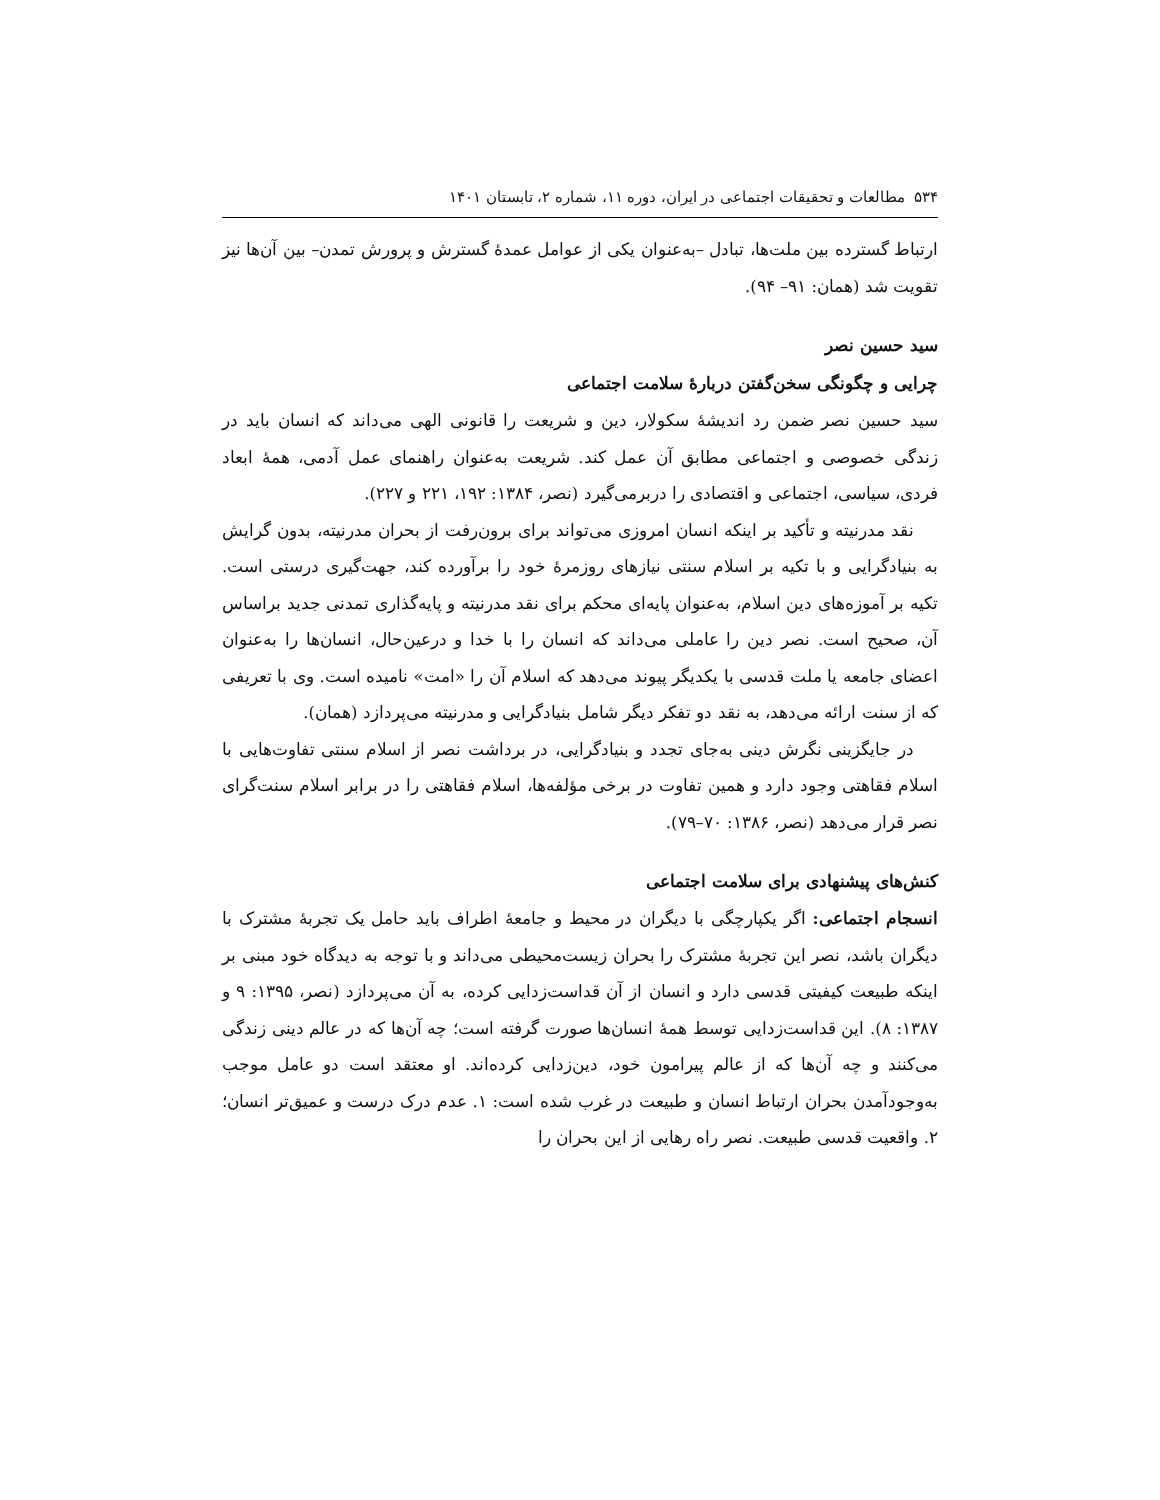۵۳۴ مطالعات و تحقیقات اجتماعی در ایران، دوره ۱۱، شماره ۲، تابستان ۱۴۰۱
ارتباط گسترده بین ملت‌ها، تبادل –به‌عنوان یکی از عوامل عمدهٔ گسترش و پرورش تمدن– بین آن‌ها نیز تقویت شد (همان: ۹۱– ۹۴).
سید حسین نصر
چرایی و چگونگی سخن‌گفتن دربارهٔ سلامت اجتماعی
سید حسین نصر ضمن رد اندیشهٔ سکولار، دین و شریعت را قانونی الهی می‌داند که انسان باید در زندگی خصوصی و اجتماعی مطابق آن عمل کند. شریعت به‌عنوان راهنمای عمل آدمی، همهٔ ابعاد فردی، سیاسی، اجتماعی و اقتصادی را دربرمی‌گیرد (نصر، ۱۳۸۴: ۱۹۲، ۲۲۱ و ۲۲۷).
نقد مدرنیته و تأکید بر اینکه انسان امروزی می‌تواند برای برون‌رفت از بحران مدرنیته، بدون گرایش به بنیادگرایی و با تکیه بر اسلام سنتی نیازهای روزمرهٔ خود را برآورده کند، جهت‌گیری درستی است. تکیه بر آموزه‌های دین اسلام، به‌عنوان پایه‌ای محکم برای نقد مدرنیته و پایه‌گذاری تمدنی جدید براساس آن، صحیح است. نصر دین را عاملی می‌داند که انسان را با خدا و درعین‌حال، انسان‌ها را به‌عنوان اعضای جامعه یا ملت قدسی با یکدیگر پیوند می‌دهد که اسلام آن را «امت» نامیده است. وی با تعریفی که از سنت ارائه می‌دهد، به نقد دو تفکر دیگر شامل بنیادگرایی و مدرنیته می‌پردازد (همان).
در جایگزینی نگرش دینی به‌جای تجدد و بنیادگرایی، در برداشت نصر از اسلام سنتی تفاوت‌هایی با اسلام فقاهتی وجود دارد و همین تفاوت در برخی مؤلفه‌ها، اسلام فقاهتی را در برابر اسلام سنت‌گرای نصر قرار می‌دهد (نصر، ۱۳۸۶: ۷۰–۷۹).
کنش‌های پیشنهادی برای سلامت اجتماعی
انسجام اجتماعی: اگر یکپارچگی با دیگران در محیط و جامعهٔ اطراف باید حامل یک تجربهٔ مشترک با دیگران باشد، نصر این تجربهٔ مشترک را بحران زیست‌محیطی می‌داند و با توجه به دیدگاه خود مبنی بر اینکه طبیعت کیفیتی قدسی دارد و انسان از آن قداست‌زدایی کرده، به آن می‌پردازد (نصر، ۱۳۹۵: ۹ و ۱۳۸۷: ۸). این قداست‌زدایی توسط همهٔ انسان‌ها صورت گرفته است؛ چه آن‌ها که در عالم دینی زندگی می‌کنند و چه آن‌ها که از عالم پیرامون خود، دین‌زدایی کرده‌اند. او معتقد است دو عامل موجب به‌وجودآمدن بحران ارتباط انسان و طبیعت در غرب شده است: ۱. عدم درک درست و عمیق‌تر انسان؛ ۲. واقعیت قدسی طبیعت. نصر راه رهایی از این بحران را